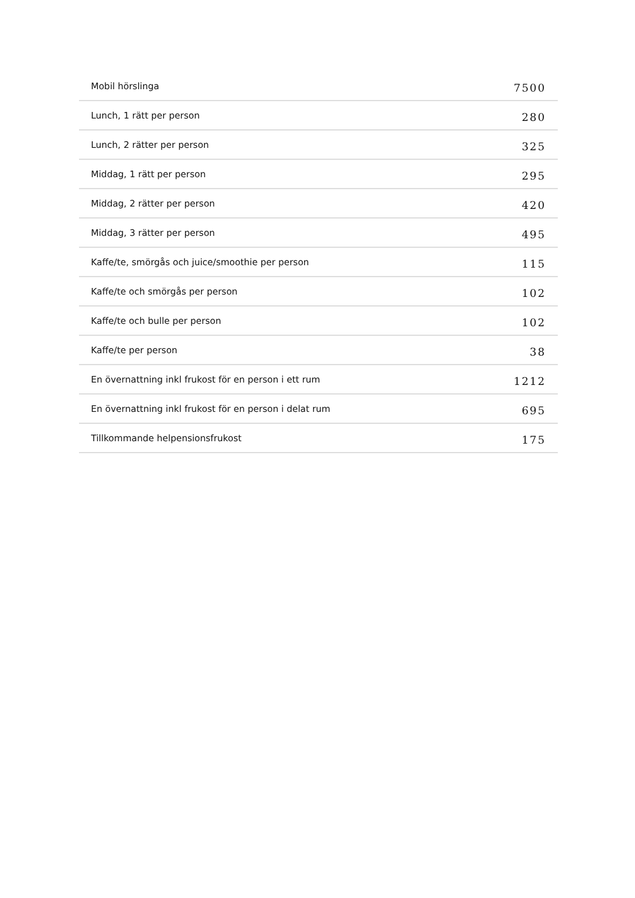| Mobil hörslinga | 7500 |
| Lunch, 1 rätt per person | 280 |
| Lunch, 2 rätter per person | 325 |
| Middag, 1 rätt per person | 295 |
| Middag, 2 rätter per person | 420 |
| Middag, 3 rätter per person | 495 |
| Kaffe/te, smörgås och juice/smoothie per person | 115 |
| Kaffe/te och smörgås per person | 102 |
| Kaffe/te och bulle per person | 102 |
| Kaffe/te per person | 38 |
| En övernattning inkl frukost för en person i ett rum | 1212 |
| En övernattning inkl frukost för en person i delat rum | 695 |
| Tillkommande helpensionsfrukost | 175 |